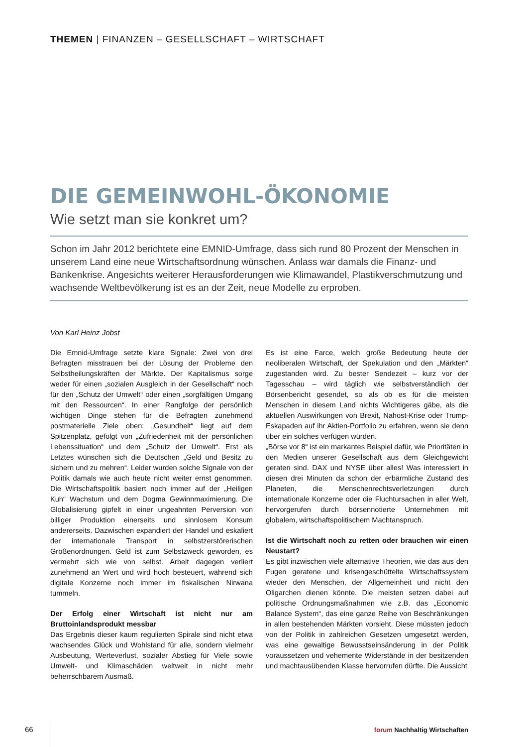THEMEN | FINANZEN – GESELLSCHAFT – WIRTSCHAFT
DIE GEMEINWOHL-ÖKONOMIE
Wie setzt man sie konkret um?
Schon im Jahr 2012 berichtete eine EMNID-Umfrage, dass sich rund 80 Prozent der Menschen in unserem Land eine neue Wirtschaftsordnung wünschen. Anlass war damals die Finanz- und Bankenkrise. Angesichts weiterer Herausforderungen wie Klimawandel, Plastikverschmutzung und wachsende Weltbevölkerung ist es an der Zeit, neue Modelle zu erproben.
Von Karl Heinz Jobst
Die Emnid-Umfrage setzte klare Signale: Zwei von drei Befragten misstrauen bei der Lösung der Probleme den Selbstheilungskräften der Märkte. Der Kapitalismus sorge weder für einen „sozialen Ausgleich in der Gesellschaft“ noch für den „Schutz der Umwelt“ oder einen „sorgfältigen Umgang mit den Ressourcen“. In einer Rangfolge der persönlich wichtigen Dinge stehen für die Befragten zunehmend postmaterielle Ziele oben: „Gesundheit“ liegt auf dem Spitzenplatz, gefolgt von „Zufriedenheit mit der persönlichen Lebenssituation“ und dem „Schutz der Umwelt“. Erst als Letztes wünschen sich die Deutschen „Geld und Besitz zu sichern und zu mehren“. Leider wurden solche Signale von der Politik damals wie auch heute nicht weiter ernst genommen. Die Wirtschaftspolitik basiert noch immer auf der „Heiligen Kuh“ Wachstum und dem Dogma Gewinnmaximierung. Die Globalisierung gipfelt in einer ungeahnten Perversion von billiger Produktion einerseits und sinnlosem Konsum andererseits. Dazwischen expandiert der Handel und eskaliert der internationale Transport in selbstzerstörerischen Größenordnungen. Geld ist zum Selbstzweck geworden, es vermehrt sich wie von selbst. Arbeit dagegen verliert zunehmend an Wert und wird hoch besteuert, während sich digitale Konzerne noch immer im fiskalischen Nirwana tummeln.
Der Erfolg einer Wirtschaft ist nicht nur am Bruttoinlandsprodukt messbar
Das Ergebnis dieser kaum regulierten Spirale sind nicht etwa wachsendes Glück und Wohlstand für alle, sondern vielmehr Ausbeutung, Werteverlust, sozialer Abstieg für Viele sowie Umwelt- und Klimaschäden weltweit in nicht mehr beherrschbarem Ausmaß.
Es ist eine Farce, welch große Bedeutung heute der neoliberalen Wirtschaft, der Spekulation und den „Märkten“ zugestanden wird. Zu bester Sendezeit – kurz vor der Tagesschau – wird täglich wie selbstverständlich der Börsenbericht gesendet, so als ob es für die meisten Menschen in diesem Land nichts Wichtigeres gäbe, als die aktuellen Auswirkungen von Brexit, Nahost-Krise oder Trump-Eskapaden auf ihr Aktien-Portfolio zu erfahren, wenn sie denn über ein solches verfügen würden.
„Börse vor 8“ ist ein markantes Beispiel dafür, wie Prioritäten in den Medien unserer Gesellschaft aus dem Gleichgewicht geraten sind. DAX und NYSE über alles! Was interessiert in diesen drei Minuten da schon der erbärmliche Zustand des Planeten, die Menschenrechtsverletzungen durch internationale Konzerne oder die Fluchtursachen in aller Welt, hervorgerufen durch börsennotierte Unternehmen mit globalem, wirtschaftspolitischem Machtanspruch.
Ist die Wirtschaft noch zu retten oder brauchen wir einen Neustart?
Es gibt inzwischen viele alternative Theorien, wie das aus den Fugen geratene und krisengeschüttelte Wirtschaftssystem wieder den Menschen, der Allgemeinheit und nicht den Oligarchen dienen könnte. Die meisten setzen dabei auf politische Ordnungsmaßnahmen wie z.B. das „Economic Balance System“, das eine ganze Reihe von Beschränkungen in allen bestehenden Märkten vorsieht. Diese müssten jedoch von der Politik in zahlreichen Gesetzen umgesetzt werden, was eine gewaltige Bewusstseinsänderung in der Politik voraussetzen und vehemente Widerstände in der besitzenden und machtausübenden Klasse hervorrufen dürfte. Die Aussicht
66 forum Nachhaltig Wirtschaften